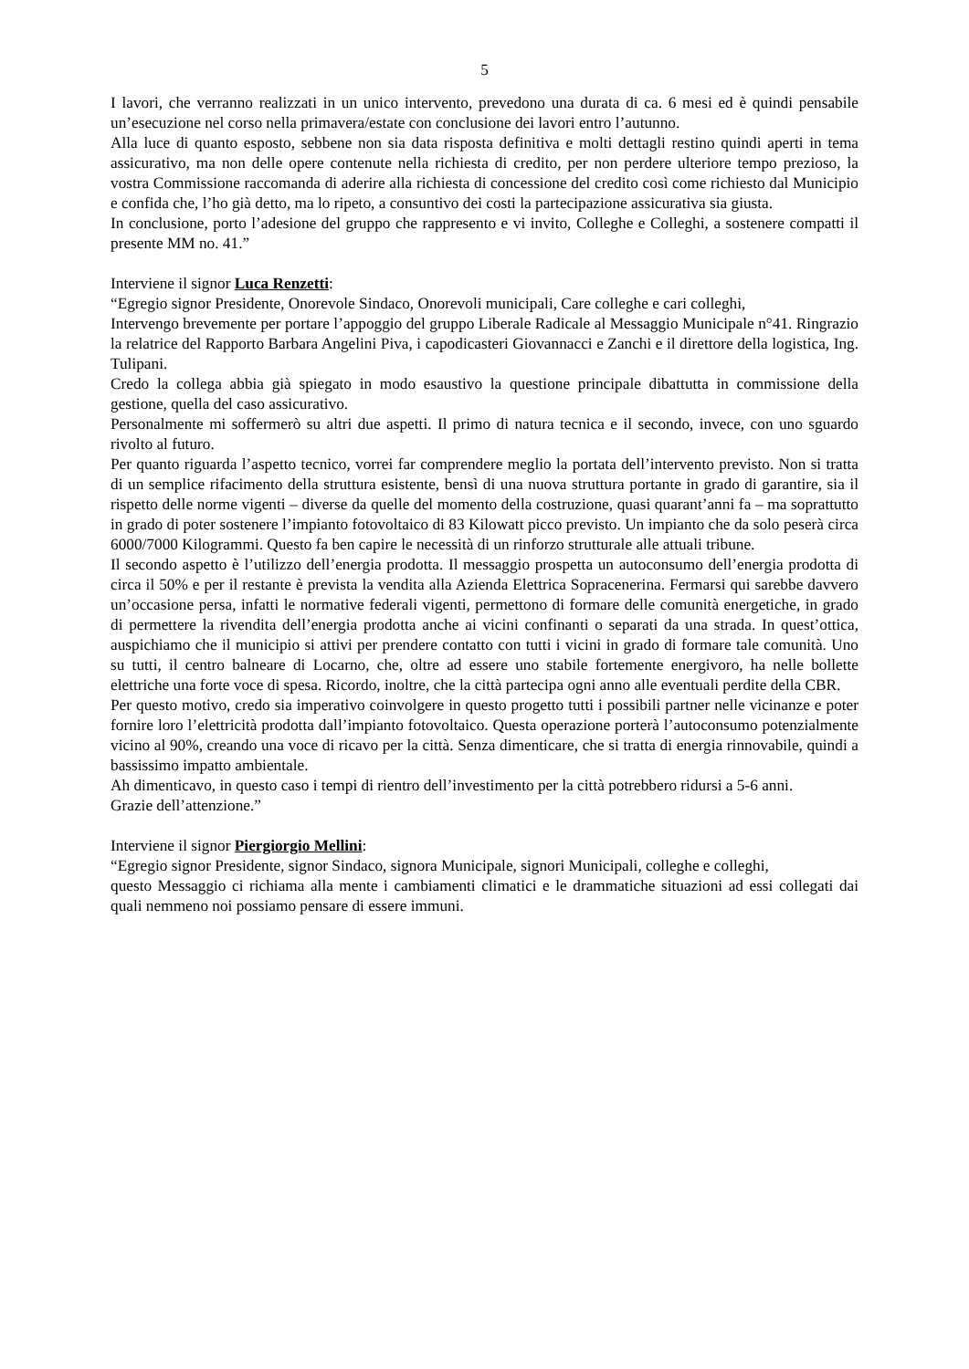5
I lavori, che verranno realizzati in un unico intervento, prevedono una durata di ca. 6 mesi ed è quindi pensabile un’esecuzione nel corso nella primavera/estate con conclusione dei lavori entro l’autunno.
Alla luce di quanto esposto, sebbene non sia data risposta definitiva e molti dettagli restino quindi aperti in tema assicurativo, ma non delle opere contenute nella richiesta di credito, per non perdere ulteriore tempo prezioso, la vostra Commissione raccomanda di aderire alla richiesta di concessione del credito così come richiesto dal Municipio e confida che, l’ho già detto, ma lo ripeto, a consuntivo dei costi la partecipazione assicurativa sia giusta.
In conclusione, porto l’adesione del gruppo che rappresento e vi invito, Colleghe e Colleghi, a sostenere compatti il presente MM no. 41.”
Interviene il signor Luca Renzetti:
“Egregio signor Presidente, Onorevole Sindaco, Onorevoli municipali, Care colleghe e cari colleghi,
Intervengo brevemente per portare l’appoggio del gruppo Liberale Radicale al Messaggio Municipale n°41. Ringrazio la relatrice del Rapporto Barbara Angelini Piva, i capodicasteri Giovannacci e Zanchi e il direttore della logistica, Ing. Tulipani.
Credo la collega abbia già spiegato in modo esaustivo la questione principale dibattutta in commissione della gestione, quella del caso assicurativo.
Personalmente mi soffermerò su altri due aspetti. Il primo di natura tecnica e il secondo, invece, con uno sguardo rivolto al futuro.
Per quanto riguarda l’aspetto tecnico, vorrei far comprendere meglio la portata dell’intervento previsto. Non si tratta di un semplice rifacimento della struttura esistente, bensì di una nuova struttura portante in grado di garantire, sia il rispetto delle norme vigenti – diverse da quelle del momento della costruzione, quasi quarant’anni fa – ma soprattutto in grado di poter sostenere l’impianto fotovoltaico di 83 Kilowatt picco previsto. Un impianto che da solo peserà circa 6000/7000 Kilogrammi. Questo fa ben capire le necessità di un rinforzo strutturale alle attuali tribune.
Il secondo aspetto è l’utilizzo dell’energia prodotta. Il messaggio prospetta un autoconsumo dell’energia prodotta di circa il 50% e per il restante è prevista la vendita alla Azienda Elettrica Sopracenerina. Fermarsi qui sarebbe davvero un’occasione persa, infatti le normative federali vigenti, permettono di formare delle comunità energetiche, in grado di permettere la rivendita dell’energia prodotta anche ai vicini confinanti o separati da una strada. In quest’ottica, auspichiamo che il municipio si attivi per prendere contatto con tutti i vicini in grado di formare tale comunità. Uno su tutti, il centro balneare di Locarno, che, oltre ad essere uno stabile fortemente energivoro, ha nelle bollette elettriche una forte voce di spesa. Ricordo, inoltre, che la città partecipa ogni anno alle eventuali perdite della CBR.
Per questo motivo, credo sia imperativo coinvolgere in questo progetto tutti i possibili partner nelle vicinanze e poter fornire loro l’elettricità prodotta dall’impianto fotovoltaico. Questa operazione porterà l’autoconsumo potenzialmente vicino al 90%, creando una voce di ricavo per la città. Senza dimenticare, che si tratta di energia rinnovabile, quindi a bassissimo impatto ambientale.
Ah dimenticavo, in questo caso i tempi di rientro dell’investimento per la città potrebbero ridursi a 5-6 anni.
Grazie dell’attenzione.”
Interviene il signor Piergiorgio Mellini:
“Egregio signor Presidente, signor Sindaco, signora Municipale, signori Municipali, colleghe e colleghi,
questo Messaggio ci richiama alla mente i cambiamenti climatici e le drammatiche situazioni ad essi collegati dai quali nemmeno noi possiamo pensare di essere immuni.